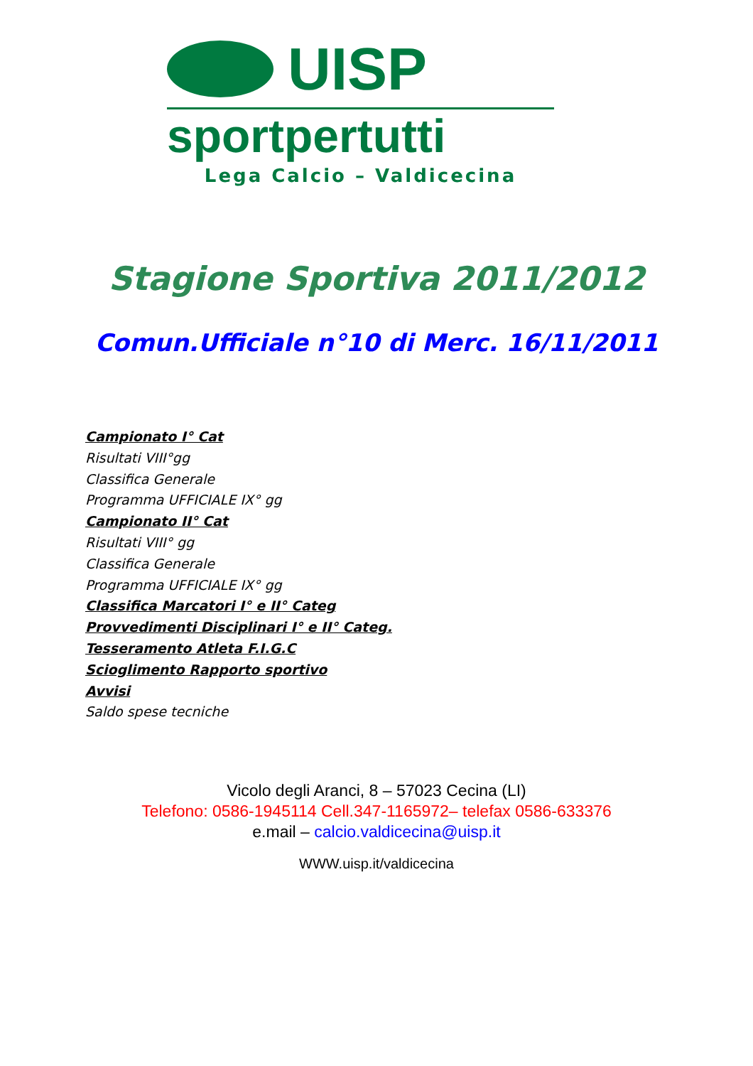UISP
sportpertutti
Lega Calcio – Valdicecina
Stagione Sportiva 2011/2012
Comun.Ufficiale n°10 di Merc. 16/11/2011
Campionato I° Cat
Risultati VIII°gg
Classifica Generale
Programma UFFICIALE IX° gg
Campionato II° Cat
Risultati VIII° gg
Classifica Generale
Programma UFFICIALE IX° gg
Classifica Marcatori I° e II° Categ
Provvedimenti Disciplinari I° e II° Categ.
Tesseramento Atleta F.I.G.C
Scioglimento Rapporto sportivo
Avvisi
Saldo spese tecniche
Vicolo degli Aranci, 8 – 57023 Cecina (LI)
Telefono: 0586-1945114 Cell.347-1165972– telefax 0586-633376
e.mail – calcio.valdicecina@uisp.it
WWW.uisp.it/valdicecina